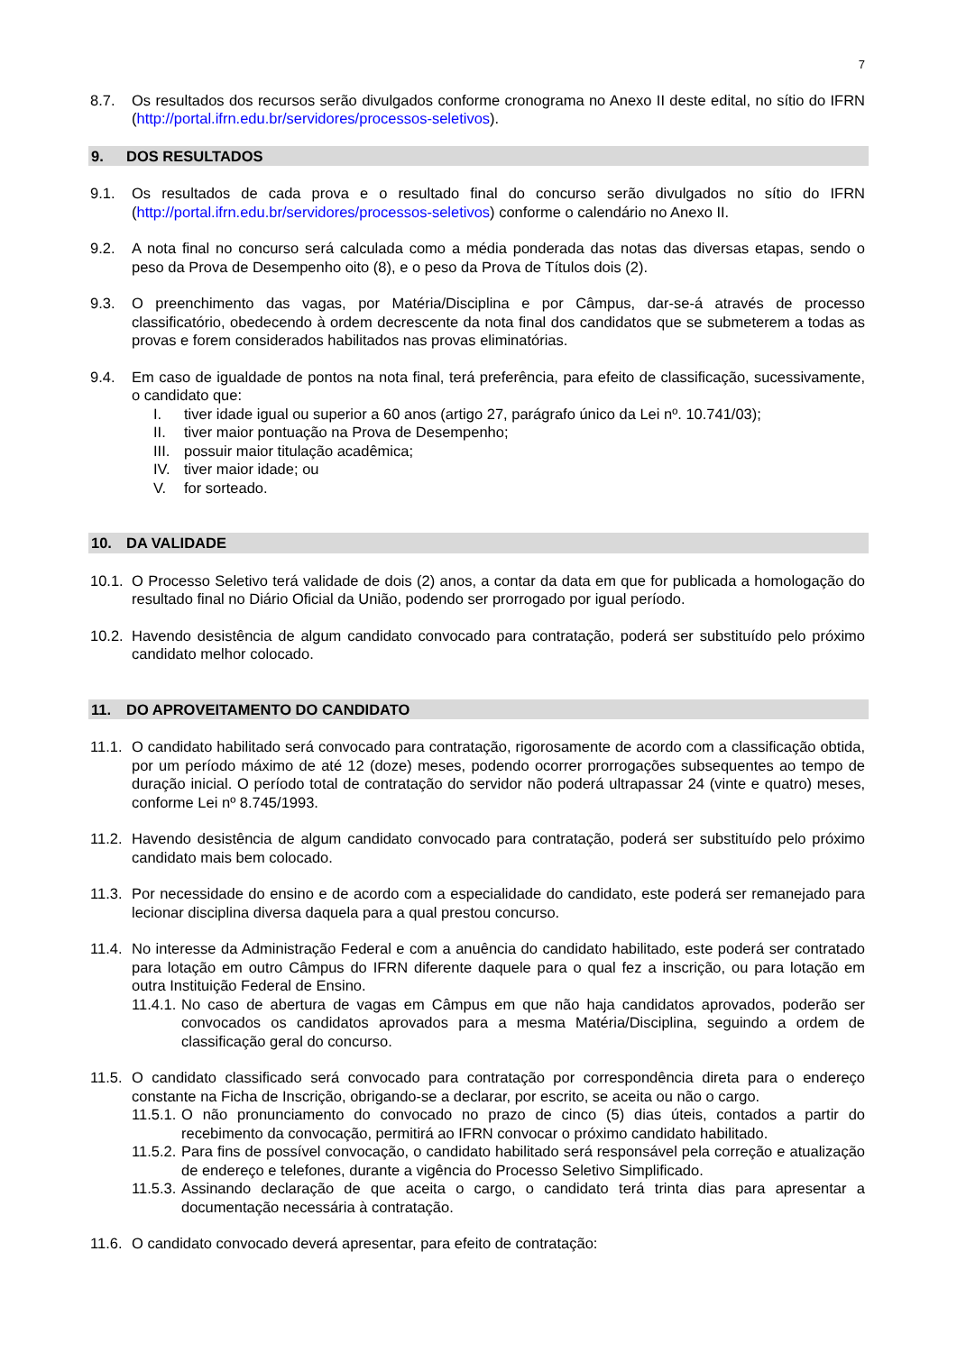7
8.7. Os resultados dos recursos serão divulgados conforme cronograma no Anexo II deste edital, no sítio do IFRN (http://portal.ifrn.edu.br/servidores/processos-seletivos).
9. DOS RESULTADOS
9.1. Os resultados de cada prova e o resultado final do concurso serão divulgados no sítio do IFRN (http://portal.ifrn.edu.br/servidores/processos-seletivos) conforme o calendário no Anexo II.
9.2. A nota final no concurso será calculada como a média ponderada das notas das diversas etapas, sendo o peso da Prova de Desempenho oito (8), e o peso da Prova de Títulos dois (2).
9.3. O preenchimento das vagas, por Matéria/Disciplina e por Câmpus, dar-se-á através de processo classificatório, obedecendo à ordem decrescente da nota final dos candidatos que se submeterem a todas as provas e forem considerados habilitados nas provas eliminatórias.
9.4. Em caso de igualdade de pontos na nota final, terá preferência, para efeito de classificação, sucessivamente, o candidato que:
I. tiver idade igual ou superior a 60 anos (artigo 27, parágrafo único da Lei nº. 10.741/03);
II. tiver maior pontuação na Prova de Desempenho;
III. possuir maior titulação acadêmica;
IV. tiver maior idade; ou
V. for sorteado.
10. DA VALIDADE
10.1. O Processo Seletivo terá validade de dois (2) anos, a contar da data em que for publicada a homologação do resultado final no Diário Oficial da União, podendo ser prorrogado por igual período.
10.2. Havendo desistência de algum candidato convocado para contratação, poderá ser substituído pelo próximo candidato melhor colocado.
11. DO APROVEITAMENTO DO CANDIDATO
11.1. O candidato habilitado será convocado para contratação, rigorosamente de acordo com a classificação obtida, por um período máximo de até 12 (doze) meses, podendo ocorrer prorrogações subsequentes ao tempo de duração inicial. O período total de contratação do servidor não poderá ultrapassar 24 (vinte e quatro) meses, conforme Lei nº 8.745/1993.
11.2. Havendo desistência de algum candidato convocado para contratação, poderá ser substituído pelo próximo candidato mais bem colocado.
11.3. Por necessidade do ensino e de acordo com a especialidade do candidato, este poderá ser remanejado para lecionar disciplina diversa daquela para a qual prestou concurso.
11.4. No interesse da Administração Federal e com a anuência do candidato habilitado, este poderá ser contratado para lotação em outro Câmpus do IFRN diferente daquele para o qual fez a inscrição, ou para lotação em outra Instituição Federal de Ensino.
11.4.1. No caso de abertura de vagas em Câmpus em que não haja candidatos aprovados, poderão ser convocados os candidatos aprovados para a mesma Matéria/Disciplina, seguindo a ordem de classificação geral do concurso.
11.5. O candidato classificado será convocado para contratação por correspondência direta para o endereço constante na Ficha de Inscrição, obrigando-se a declarar, por escrito, se aceita ou não o cargo.
11.5.1. O não pronunciamento do convocado no prazo de cinco (5) dias úteis, contados a partir do recebimento da convocação, permitirá ao IFRN convocar o próximo candidato habilitado.
11.5.2. Para fins de possível convocação, o candidato habilitado será responsável pela correção e atualização de endereço e telefones, durante a vigência do Processo Seletivo Simplificado.
11.5.3. Assinando declaração de que aceita o cargo, o candidato terá trinta dias para apresentar a documentação necessária à contratação.
11.6. O candidato convocado deverá apresentar, para efeito de contratação: